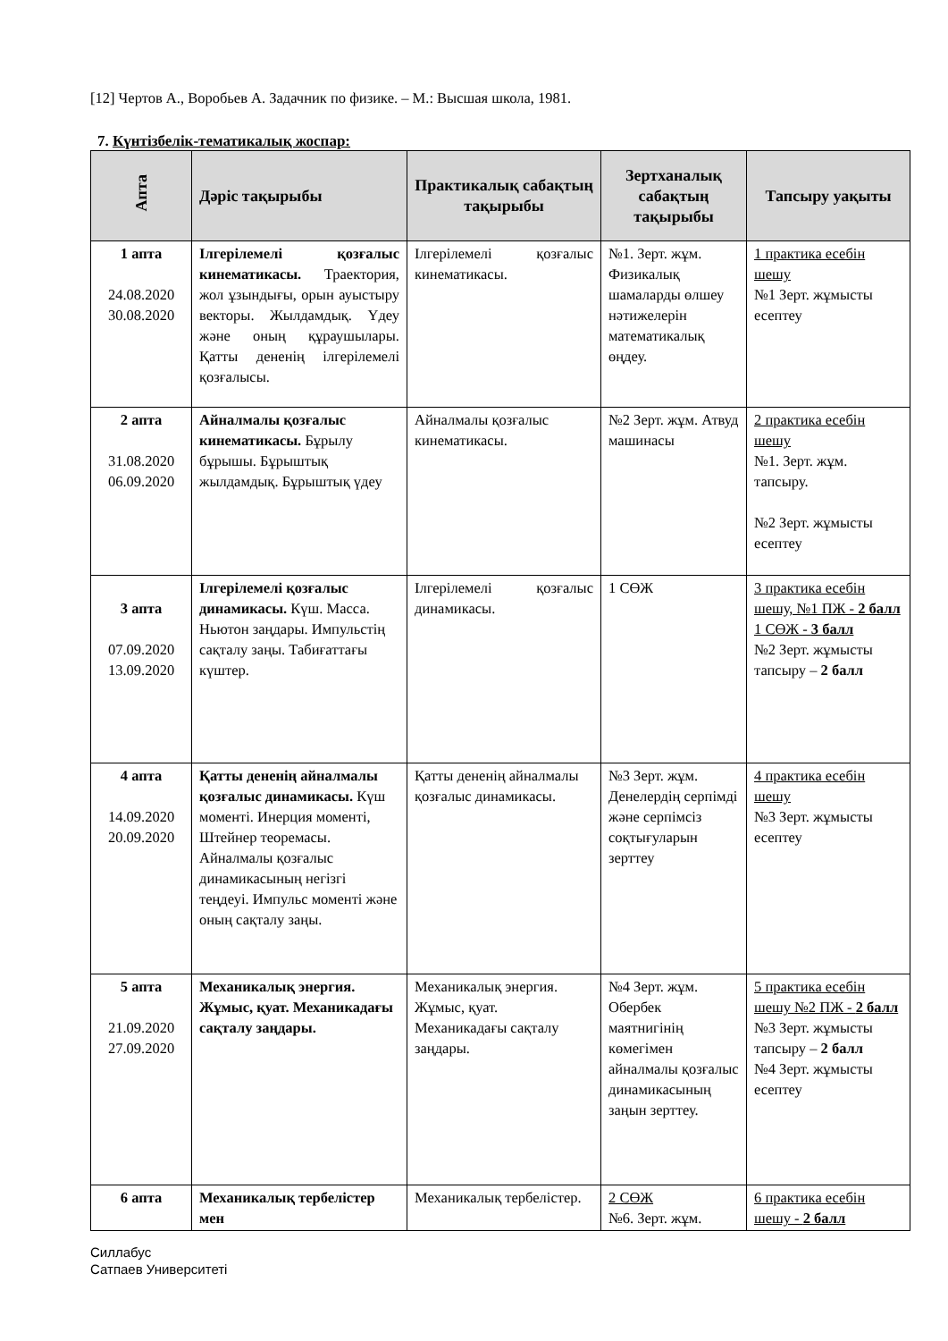[12] Чертов А., Воробьев А. Задачник по физике. – М.: Высшая школа, 1981.
7. Күнтізбелік-тематикалық жоспар:
| Апта | Дәріс тақырыбы | Практикалық сабақтың тақырыбы | Зертханалық сабақтың тақырыбы | Тапсыру уақыты |
| --- | --- | --- | --- | --- |
| 1 апта 24.08.2020 30.08.2020 | Ілгерілемелі қозғалыс кинематикасы. Траектория, жол ұзындығы, орын ауыстыру векторы. Жылдамдық. Үдеу және оның құраушылары. Қатты дененің ілгерілемелі қозғалысы. | Ілгерілемелі қозғалыс кинематикасы. | №1. Зерт. жұм. Физикалық шамаларды өлшеу нәтижелерін математикалық өңдеу. | 1 практика есебін шешу №1 Зерт. жұмысты есептеу |
| 2 апта 31.08.2020 06.09.2020 | Айналмалы қозғалыс кинематикасы. Бұрылу бұрышы. Бұрыштық жылдамдық. Бұрыштық үдеу | Айналмалы қозғалыс кинематикасы. | №2 Зерт. жұм. Атвуд машинасы | 2 практика есебін шешу №1. Зерт. жұм. тапсыру. №2 Зерт. жұмысты есептеу |
| 3 апта 07.09.2020 13.09.2020 | Ілгерілемелі қозғалыс динамикасы. Күш. Масса. Ньютон заңдары. Импульстің сақталу заңы. Табиғаттағы күштер. | Ілгерілемелі қозғалыс динамикасы. | 1 СӨЖ | 3 практика есебін шешу, №1 ПЖ - 2 балл 1 СӨЖ - 3 балл №2 Зерт. жұмысты тапсыру – 2 балл |
| 4 апта 14.09.2020 20.09.2020 | Қатты дененің айналмалы қозғалыс динамикасы. Күш моменті. Инерция моменті, Штейнер теоремасы. Айналмалы қозғалыс динамикасының негізгі теңдеуі. Импульс моменті және оның сақталу заңы. | Қатты дененің айналмалы қозғалыс динамикасы. | №3 Зерт. жұм. Денелердің серпімді және серпімсіз соқтығуларын зерттеу | 4 практика есебін шешу №3 Зерт. жұмысты есептеу |
| 5 апта 21.09.2020 27.09.2020 | Механикалық энергия. Жұмыс, қуат. Механикадағы сақталу заңдары. | Механикалық энергия. Жұмыс, қуат. Механикадағы сақталу заңдары. | №4 Зерт. жұм. Обербек маятнигінің көмегімен айналмалы қозғалыс динамикасының заңын зерттеу. | 5 практика есебін шешу №2 ПЖ - 2 балл №3 Зерт. жұмысты тапсыру – 2 балл №4 Зерт. жұмысты есептеу |
| 6 апта | Механикалық тербелістер мен | Механикалық тербелістер. | 2 СӨЖ №6. Зерт. жұм. | 6 практика есебін шешу - 2 балл |
Силлабус
Сатпаев Университеті